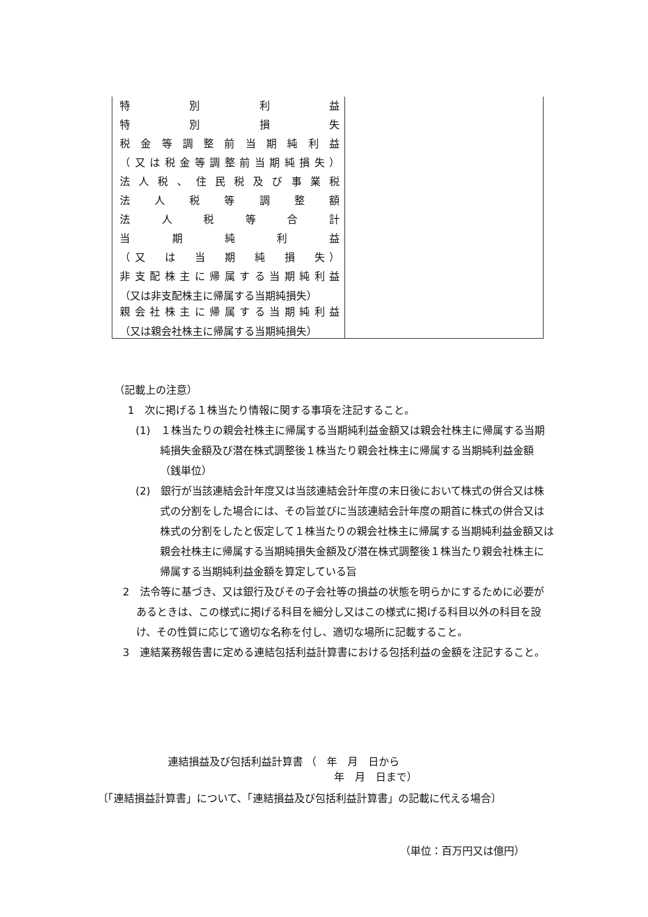| 特 別 利 益 特 別 損 失 税金等調整前当期純利益 （又は税金等調整前当期純損失） 法人税、住民税及び事業税 法 人 税 等 調 整 額 法 人 税 等 合 計 当 期 純 利 益 （又 は 当 期 純 損 失） 非支配株主に帰属する当期純利益 （又は非支配株主に帰属する当期純損失） 親会社株主に帰属する当期純利益 （又は親会社株主に帰属する当期純損失） | |
（記載上の注意）
1　次に掲げる１株当たり情報に関する事項を注記すること。
(1)　１株当たりの親会社株主に帰属する当期純利益金額又は親会社株主に帰属する当期純損失金額及び潜在株式調整後１株当たり親会社株主に帰属する当期純利益金額（銭単位）
(2)　銀行が当該連結会計年度又は当該連結会計年度の末日後において株式の併合又は株式の分割をした場合には、その旨並びに当該連結会計年度の期首に株式の併合又は株式の分割をしたと仮定して１株当たりの親会社株主に帰属する当期純利益金額又は親会社株主に帰属する当期純損失金額及び潜在株式調整後１株当たり親会社株主に帰属する当期純利益金額を算定している旨
2　法令等に基づき、又は銀行及びその子会社等の損益の状態を明らかにするために必要があるときは、この様式に掲げる科目を細分し又はこの様式に掲げる科目以外の科目を設け、その性質に応じて適切な名称を付し、適切な場所に記載すること。
3　連結業務報告書に定める連結包括利益計算書における包括利益の金額を注記すること。
連結損益及び包括利益計算書 （　年　月　日から
　　　　　　　　　　　　　　　　年　月　日まで）
〔「連結損益計算書」について、「連結損益及び包括利益計算書」の記載に代える場合〕
（単位：百万円又は億円）